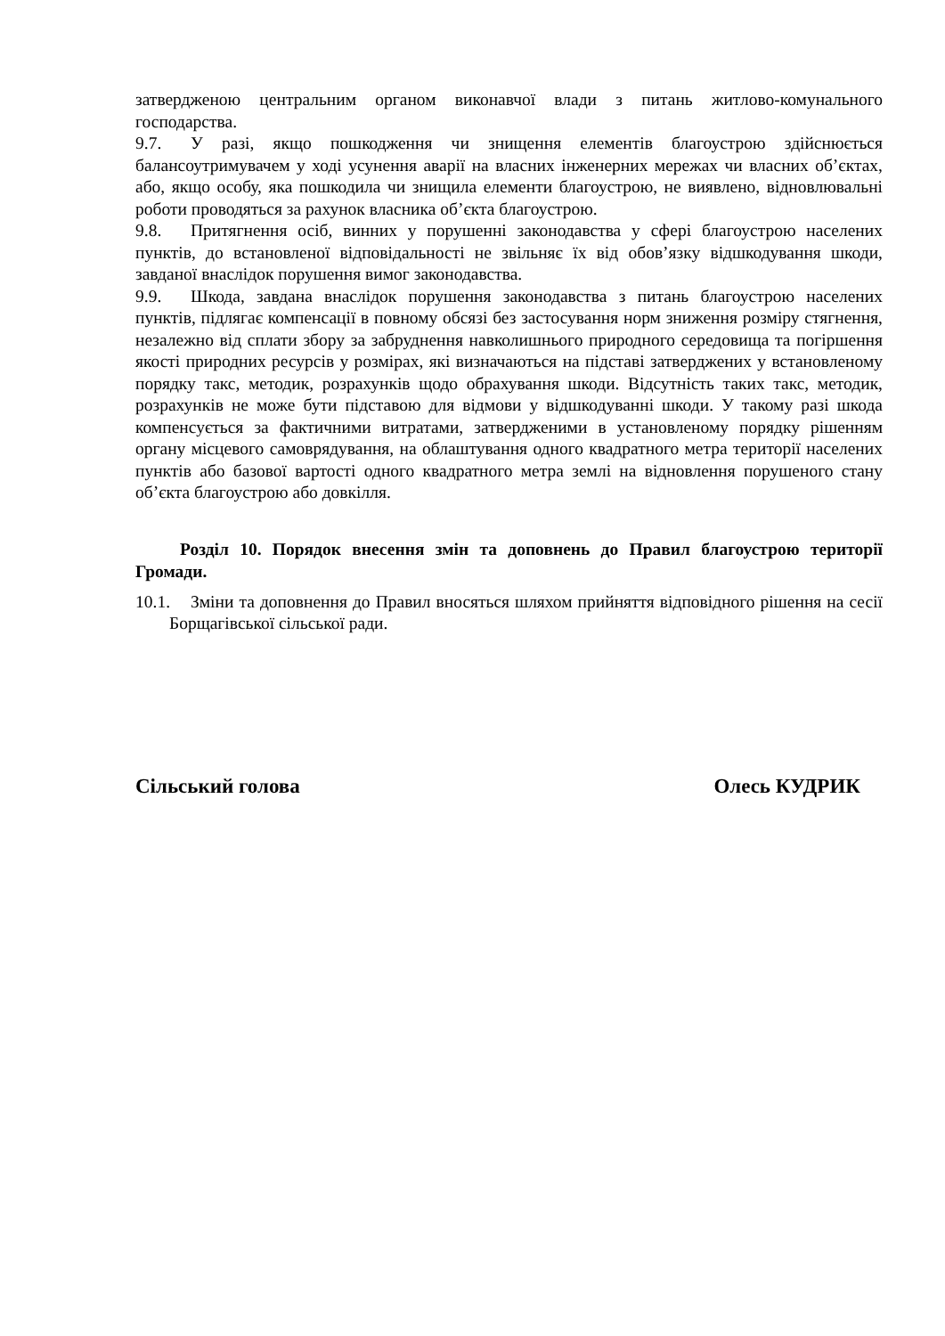затвердженою центральним органом виконавчої влади з питань житлово-комунального господарства.
9.7. У разі, якщо пошкодження чи знищення елементів благоустрою здійснюється балансоутримувачем у ході усунення аварії на власних інженерних мережах чи власних об’єктах, або, якщо особу, яка пошкодила чи знищила елементи благоустрою, не виявлено, відновлювальні роботи проводяться за рахунок власника об’єкта благоустрою.
9.8. Притягнення осіб, винних у порушенні законодавства у сфері благоустрою населених пунктів, до встановленої відповідальності не звільняє їх від обов’язку відшкодування шкоди, завданої внаслідок порушення вимог законодавства.
9.9. Шкода, завдана внаслідок порушення законодавства з питань благоустрою населених пунктів, підлягає компенсації в повному обсязі без застосування норм зниження розміру стягнення, незалежно від сплати збору за забруднення навколишнього природного середовища та погіршення якості природних ресурсів у розмірах, які визначаються на підставі затверджених у встановленому порядку такс, методик, розрахунків щодо обрахування шкоди. Відсутність таких такс, методик, розрахунків не може бути підставою для відмови у відшкодуванні шкоди. У такому разі шкода компенсується за фактичними витратами, затвердженими в установленому порядку рішенням органу місцевого самоврядування, на облаштування одного квадратного метра території населених пунктів або базової вартості одного квадратного метра землі на відновлення порушеного стану об’єкта благоустрою або довкілля.
Розділ 10. Порядок внесення змін та доповнень до Правил благоустрою території Громади.
10.1. Зміни та доповнення до Правил вносяться шляхом прийняття відповідного рішення на сесії Борщагівської сільської ради.
Сільський голова Олесь КУДРИК